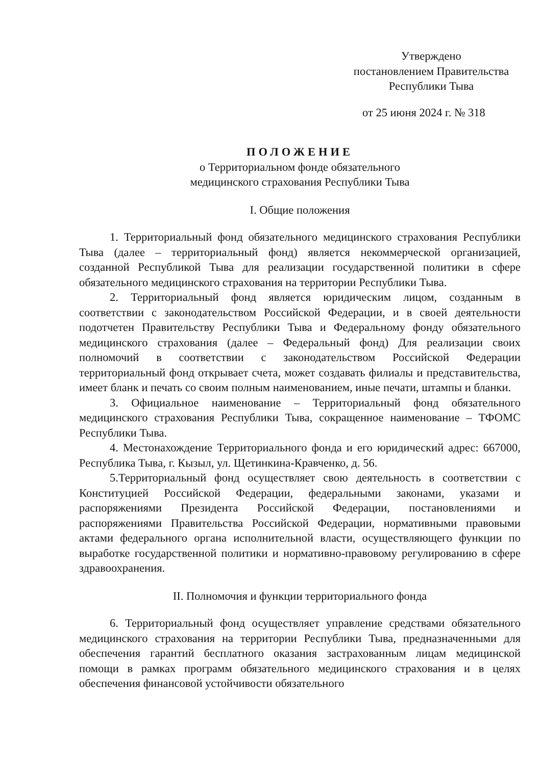Утверждено
постановлением Правительства
Республики Тыва
от 25 июня 2024 г. № 318
ПОЛОЖЕНИЕ
о Территориальном фонде обязательного
медицинского страхования Республики Тыва
I. Общие положения
1. Территориальный фонд обязательного медицинского страхования Республики Тыва (далее – территориальный фонд) является некоммерческой организацией, созданной Республикой Тыва для реализации государственной политики в сфере обязательного медицинского страхования на территории Республики Тыва.
2. Территориальный фонд является юридическим лицом, созданным в соответствии с законодательством Российской Федерации, и в своей деятельности подотчетен Правительству Республики Тыва и Федеральному фонду обязательного медицинского страхования (далее – Федеральный фонд) Для реализации своих полномочий в соответствии с законодательством Российской Федерации территориальный фонд открывает счета, может создавать филиалы и представительства, имеет бланк и печать со своим полным наименованием, иные печати, штампы и бланки.
3. Официальное наименование – Территориальный фонд обязательного медицинского страхования Республики Тыва, сокращенное наименование – ТФОМС Республики Тыва.
4. Местонахождение Территориального фонда и его юридический адрес: 667000, Республика Тыва, г. Кызыл, ул. Щетинкина-Кравченко, д. 56.
5.Территориальный фонд осуществляет свою деятельность в соответствии с Конституцией Российской Федерации, федеральными законами, указами и распоряжениями Президента Российской Федерации, постановлениями и распоряжениями Правительства Российской Федерации, нормативными правовыми актами федерального органа исполнительной власти, осуществляющего функции по выработке государственной политики и нормативно-правовому регулированию в сфере здравоохранения.
II. Полномочия и функции территориального фонда
6. Территориальный фонд осуществляет управление средствами обязательного медицинского страхования на территории Республики Тыва, предназначенными для обеспечения гарантий бесплатного оказания застрахованным лицам медицинской помощи в рамках программ обязательного медицинского страхования и в целях обеспечения финансовой устойчивости обязательного